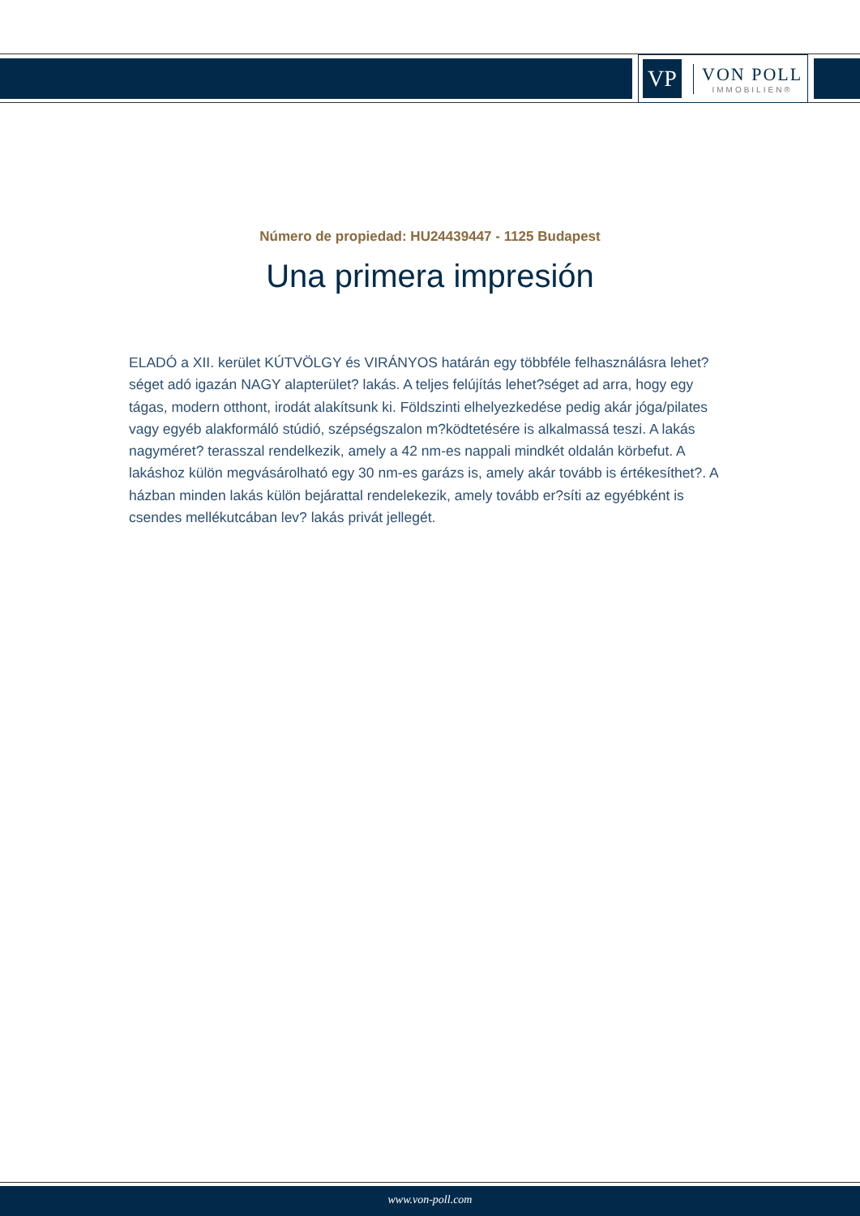VP
VON POLL
IMMOBILIEN®
Número de propiedad: HU24439447 - 1125 Budapest
Una primera impresión
ELADÓ a XII. kerület KÚTVÖLGY és VIRÁNYOS határán egy többféle felhasználásra lehet?séget adó igazán NAGY alapterület? lakás. A teljes felújítás lehet?séget ad arra, hogy egy tágas, modern otthont, irodát alakítsunk ki. Földszinti elhelyezkedése pedig akár jóga/pilates vagy egyéb alakformáló stúdió, szépségszalon m?ködtetésére is alkalmassá teszi. A lakás nagyméret? terasszal rendelkezik, amely a 42 nm-es nappali mindkét oldalán körbefut. A lakáshoz külön megvásárolható egy 30 nm-es garázs is, amely akár tovább is értékesíthet?. A házban minden lakás külön bejárattal rendelekezik, amely tovább er?síti az egyébként is csendes mellékutcában lev? lakás privát jellegét.
www.von-poll.com